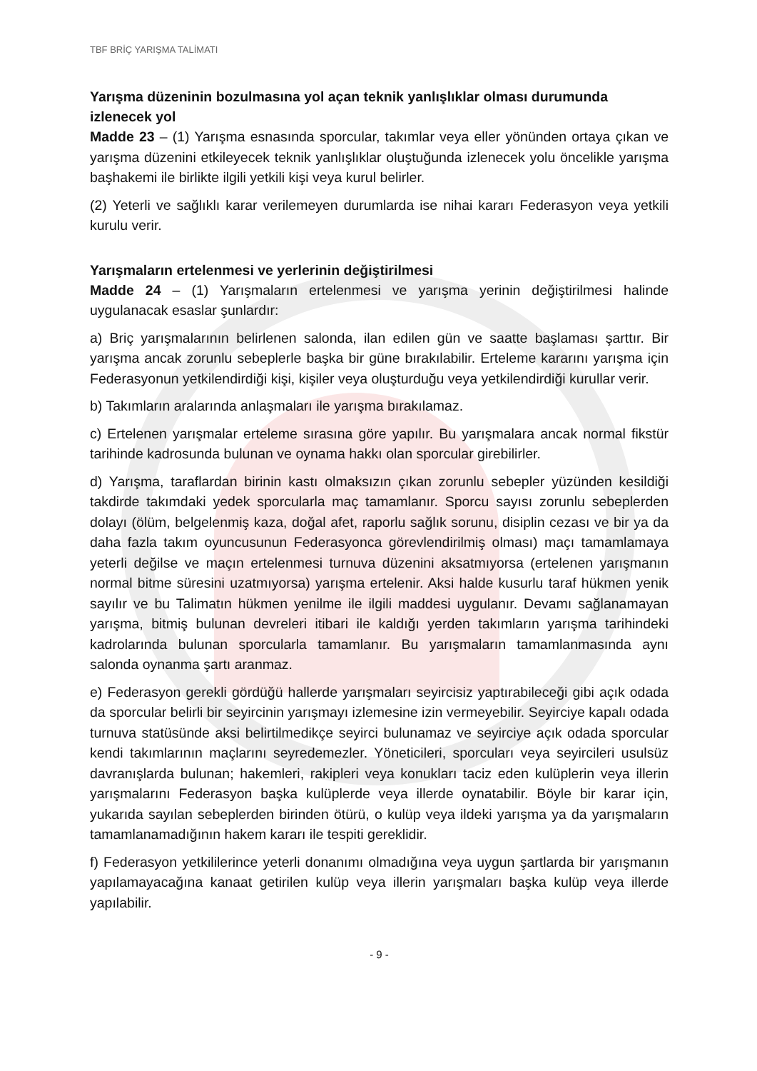TBF BRİÇ YARIŞMA TALİMATI
Yarışma düzeninin bozulmasına yol açan teknik yanlışlıklar olması durumunda izlenecek yol
Madde 23 – (1) Yarışma esnasında sporcular, takımlar veya eller yönünden ortaya çıkan ve yarışma düzenini etkileyecek teknik yanlışlıklar oluştuğunda izlenecek yolu öncelikle yarışma başhakemi ile birlikte ilgili yetkili kişi veya kurul belirler.
(2) Yeterli ve sağlıklı karar verilemeyen durumlarda ise nihai kararı Federasyon veya yetkili kurulu verir.
Yarışmaların ertelenmesi ve yerlerinin değiştirilmesi
Madde 24 – (1) Yarışmaların ertelenmesi ve yarışma yerinin değiştirilmesi halinde uygulanacak esaslar şunlardır:
a) Briç yarışmalarının belirlenen salonda, ilan edilen gün ve saatte başlaması şarttır. Bir yarışma ancak zorunlu sebeplerle başka bir güne bırakılabilir. Erteleme kararını yarışma için Federasyonun yetkilendirdiği kişi, kişiler veya oluşturduğu veya yetkilendirdiği kurullar verir.
b) Takımların aralarında anlaşmaları ile yarışma bırakılamaz.
c) Ertelenen yarışmalar erteleme sırasına göre yapılır. Bu yarışmalara ancak normal fikstür tarihinde kadrosunda bulunan ve oynama hakkı olan sporcular girebilirler.
d) Yarışma, taraflardan birinin kastı olmaksızın çıkan zorunlu sebepler yüzünden kesildiği takdirde takımdaki yedek sporcularla maç tamamlanır. Sporcu sayısı zorunlu sebeplerden dolayı (ölüm, belgelenmiş kaza, doğal afet, raporlu sağlık sorunu, disiplin cezası ve bir ya da daha fazla takım oyuncusunun Federasyonca görevlendirilmiş olması) maçı tamamlamaya yeterli değilse ve maçın ertelenmesi turnuva düzenini aksatmıyorsa (ertelenen yarışmanın normal bitme süresini uzatmıyorsa) yarışma ertelenir. Aksi halde kusurlu taraf hükmen yenik sayılır ve bu Talimatın hükmen yenilme ile ilgili maddesi uygulanır. Devamı sağlanamayan yarışma, bitmiş bulunan devreleri itibari ile kaldığı yerden takımların yarışma tarihindeki kadrolarında bulunan sporcularla tamamlanır. Bu yarışmaların tamamlanmasında aynı salonda oynanma şartı aranmaz.
e) Federasyon gerekli gördüğü hallerde yarışmaları seyircisiz yaptırabileceği gibi açık odada da sporcular belirli bir seyircinin yarışmayı izlemesine izin vermeyebilir. Seyirciye kapalı odada turnuva statüsünde aksi belirtilmedikçe seyirci bulunamaz ve seyirciye açık odada sporcular kendi takımlarının maçlarını seyredemezler. Yöneticileri, sporcuları veya seyircileri usulsüz davranışlarda bulunan; hakemleri, rakipleri veya konukları taciz eden kulüplerin veya illerin yarışmalarını Federasyon başka kulüplerde veya illerde oynatabilir. Böyle bir karar için, yukarıda sayılan sebeplerden birinden ötürü, o kulüp veya ildeki yarışma ya da yarışmaların tamamlanamadığının hakem kararı ile tespiti gereklidir.
f) Federasyon yetkililerince yeterli donanımı olmadığına veya uygun şartlarda bir yarışmanın yapılamayacağına kanaat getirilen kulüp veya illerin yarışmaları başka kulüp veya illerde yapılabilir.
- 9 -